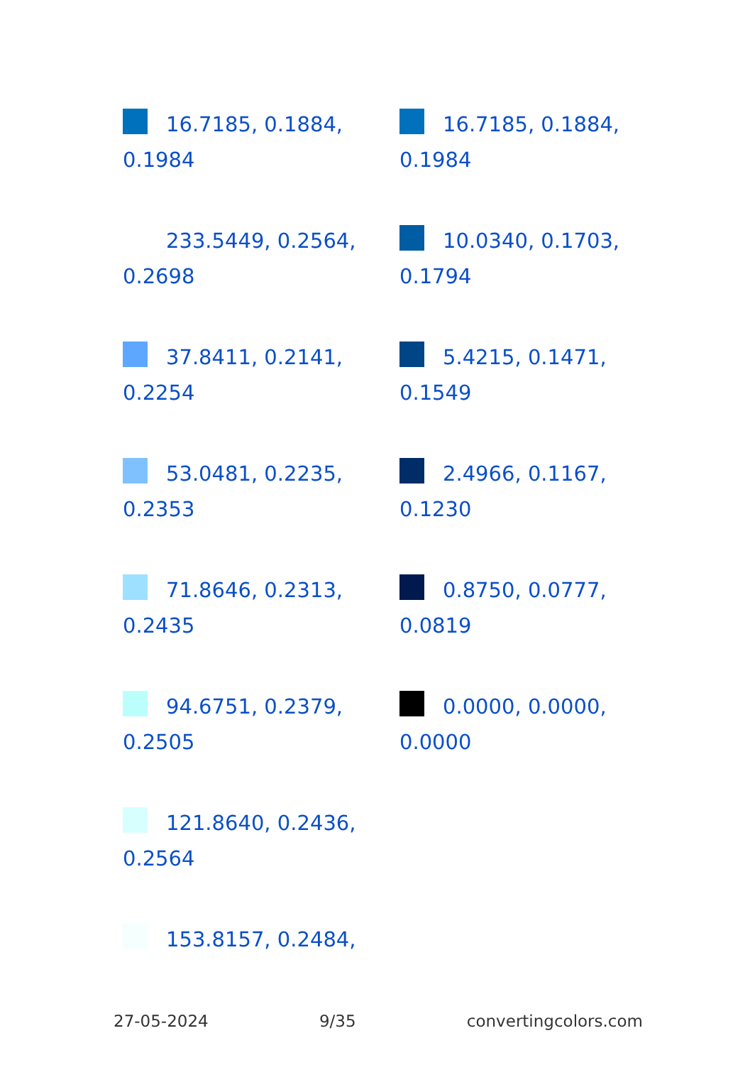16.7185, 0.1884, 0.1984
233.5449, 0.2564, 0.2698
37.8411, 0.2141, 0.2254
53.0481, 0.2235, 0.2353
71.8646, 0.2313, 0.2435
94.6751, 0.2379, 0.2505
121.8640, 0.2436, 0.2564
153.8157, 0.2484,
16.7185, 0.1884, 0.1984
10.0340, 0.1703, 0.1794
5.4215, 0.1471, 0.1549
2.4966, 0.1167, 0.1230
0.8750, 0.0777, 0.0819
0.0000, 0.0000, 0.0000
27-05-2024 9/35 convertingcolors.com